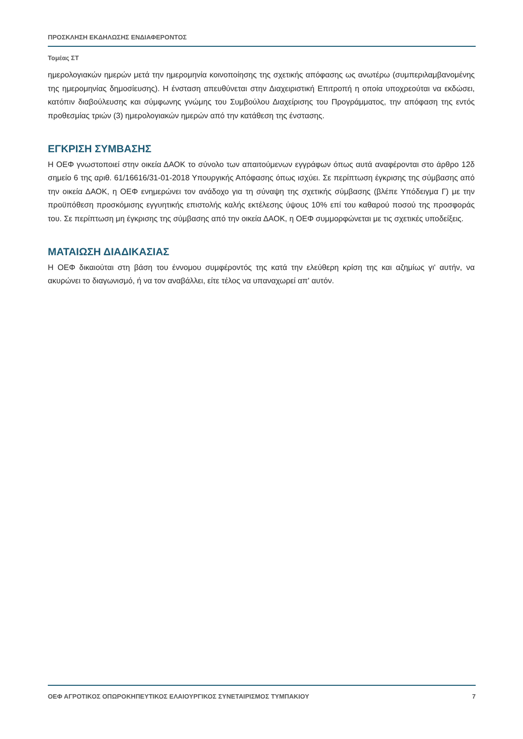ΠΡΟΣΚΛΗΣΗ ΕΚΔΗΛΩΣΗΣ ΕΝΔΙΑΦΕΡΟΝΤΟΣ
Τομέας ΣΤ
ημερολογιακών ημερών μετά την ημερομηνία κοινοποίησης της σχετικής απόφασης ως ανωτέρω (συμπεριλαμβανομένης της ημερομηνίας δημοσίευσης). Η ένσταση απευθύνεται στην Διαχειριστική Επιτροπή η οποία υποχρεούται να εκδώσει, κατόπιν διαβούλευσης και σύμφωνης γνώμης του Συμβούλου Διαχείρισης του Προγράμματος, την απόφαση της εντός προθεσμίας τριών (3) ημερολογιακών ημερών από την κατάθεση της ένστασης.
ΕΓΚΡΙΣΗ ΣΥΜΒΑΣΗΣ
Η ΟΕΦ γνωστοποιεί στην οικεία ΔΑΟΚ το σύνολο των απαιτούμενων εγγράφων όπως αυτά αναφέρονται στο άρθρο 12δ σημείο 6 της αριθ. 61/16616/31-01-2018 Υπουργικής Απόφασης όπως ισχύει. Σε περίπτωση έγκρισης της σύμβασης από την οικεία ΔΑΟΚ, η ΟΕΦ ενημερώνει τον ανάδοχο για τη σύναψη της σχετικής σύμβασης (βλέπε Υπόδειγμα Γ) με την προϋπόθεση προσκόμισης εγγυητικής επιστολής καλής εκτέλεσης ύψους 10% επί του καθαρού ποσού της προσφοράς του. Σε περίπτωση μη έγκρισης της σύμβασης από την οικεία ΔΑΟΚ, η ΟΕΦ συμμορφώνεται με τις σχετικές υποδείξεις.
ΜΑΤΑΙΩΣΗ ΔΙΑΔΙΚΑΣΙΑΣ
Η ΟΕΦ δικαιούται στη βάση του έννομου συμφέροντός της κατά την ελεύθερη κρίση της και αζημίως γι' αυτήν, να ακυρώνει το διαγωνισμό, ή να τον αναβάλλει, είτε τέλος να υπαναχωρεί απ' αυτόν.
ΟΕΦ ΑΓΡΟΤΙΚΟΣ ΟΠΩΡΟΚΗΠΕΥΤΙΚΟΣ ΕΛΑΙΟΥΡΓΙΚΟΣ ΣΥΝΕΤΑΙΡΙΣΜΟΣ ΤΥΜΠΑΚΙΟΥ 7